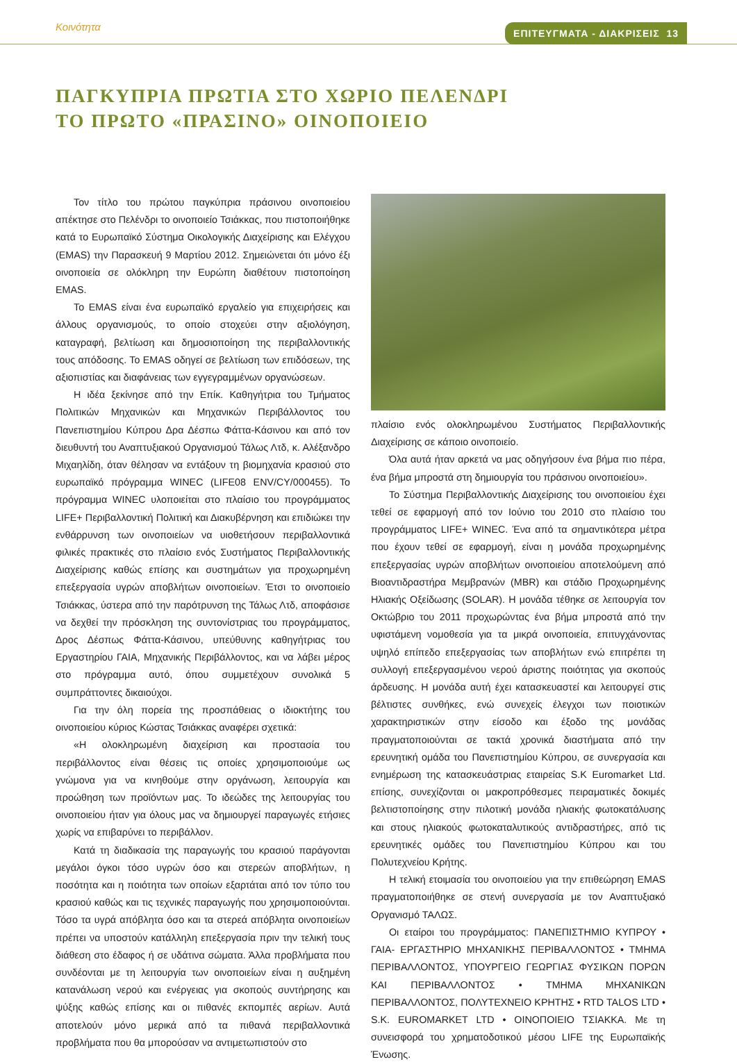Κοινότητα ΕΠΙΤΕΥΓΜΑΤΑ - ΔΙΑΚΡΙΣΕΙΣ 13
ΠΑΓΚΥΠΡΙΑ ΠΡΩΤΙΑ ΣΤΟ ΧΩΡΙΟ ΠΕΛΕΝΔΡΙ
ΤΟ ΠΡΩΤΟ «ΠΡΑΣΙΝΟ» ΟΙΝΟΠΟΙΕΙΟ
Τον τίτλο του πρώτου παγκύπρια πράσινου οινοποιείου απέκτησε στο Πελένδρι το οινοποιείο Τσιάκκας, που πιστοποιήθηκε κατά το Ευρωπαϊκό Σύστημα Οικολογικής Διαχείρισης και Ελέγχου (EMAS) την Παρασκευή 9 Μαρτίου 2012. Σημειώνεται ότι μόνο έξι οινοποιεία σε ολόκληρη την Ευρώπη διαθέτουν πιστοποίηση EMAS.
Το EMAS είναι ένα ευρωπαϊκό εργαλείο για επιχειρήσεις και άλλους οργανισμούς, το οποίο στοχεύει στην αξιολόγηση, καταγραφή, βελτίωση και δημοσιοποίηση της περιβαλλοντικής τους απόδοσης. Το EMAS οδηγεί σε βελτίωση των επιδόσεων, της αξιοπιστίας και διαφάνειας των εγγεγραμμένων οργανώσεων.
Η ιδέα ξεκίνησε από την Επίκ. Καθηγήτρια του Τμήματος Πολιτικών Μηχανικών και Μηχανικών Περιβάλλοντος του Πανεπιστημίου Κύπρου Δρα Δέσπω Φάττα-Κάσινου και από τον διευθυντή του Αναπτυξιακού Οργανισμού Τάλως Λτδ, κ. Αλέξανδρο Μιχαηλίδη, όταν θέλησαν να εντάξουν τη βιομηχανία κρασιού στο ευρωπαϊκό πρόγραμμα WINEC (LIFE08 ENV/CY/000455). Το πρόγραμμα WINEC υλοποιείται στο πλαίσιο του προγράμματος LIFE+ Περιβαλλοντική Πολιτική και Διακυβέρνηση και επιδιώκει την ενθάρρυνση των οινοποιείων να υιοθετήσουν περιβαλλοντικά φιλικές πρακτικές στο πλαίσιο ενός Συστήματος Περιβαλλοντικής Διαχείρισης καθώς επίσης και συστημάτων για προχωρημένη επεξεργασία υγρών αποβλήτων οινοποιείων. Έτσι το οινοποιείο Τσιάκκας, ύστερα από την παρότρυνση της Τάλως Λτδ, αποφάσισε να δεχθεί την πρόσκληση της συντονίστριας του προγράμματος, Δρος Δέσπως Φάττα-Κάσινου, υπεύθυνης καθηγήτριας του Εργαστηρίου ΓΑΙΑ, Μηχανικής Περιβάλλοντος, και να λάβει μέρος στο πρόγραμμα αυτό, όπου συμμετέχουν συνολικά 5 συμπράττοντες δικαιούχοι.
Για την όλη πορεία της προσπάθειας ο ιδιοκτήτης του οινοποιείου κύριος Κώστας Τσιάκκας αναφέρει σχετικά:
«Η ολοκληρωμένη διαχείριση και προστασία του περιβάλλοντος είναι θέσεις τις οποίες χρησιμοποιούμε ως γνώμονα για να κινηθούμε στην οργάνωση, λειτουργία και προώθηση των προϊόντων μας. Το ιδεώδες της λειτουργίας του οινοποιείου ήταν για όλους μας να δημιουργεί παραγωγές ετήσιες χωρίς να επιβαρύνει το περιβάλλον.
Κατά τη διαδικασία της παραγωγής του κρασιού παράγονται μεγάλοι όγκοι τόσο υγρών όσο και στερεών αποβλήτων, η ποσότητα και η ποιότητα των οποίων εξαρτάται από τον τύπο του κρασιού καθώς και τις τεχνικές παραγωγής που χρησιμοποιούνται. Τόσο τα υγρά απόβλητα όσο και τα στερεά απόβλητα οινοποιείων πρέπει να υποστούν κατάλληλη επεξεργασία πριν την τελική τους διάθεση στο έδαφος ή σε υδάτινα σώματα. Άλλα προβλήματα που συνδέονται με τη λειτουργία των οινοποιείων είναι η αυξημένη κατανάλωση νερού και ενέργειας για σκοπούς συντήρησης και ψύξης καθώς επίσης και οι πιθανές εκπομπές αερίων. Αυτά αποτελούν μόνο μερικά από τα πιθανά περιβαλλοντικά προβλήματα που θα μπορούσαν να αντιμετωπιστούν στο
πλαίσιο ενός ολοκληρωμένου Συστήματος Περιβαλλοντικής Διαχείρισης σε κάποιο οινοποιείο.
Όλα αυτά ήταν αρκετά να μας οδηγήσουν ένα βήμα πιο πέρα, ένα βήμα μπροστά στη δημιουργία του πράσινου οινοποιείου».
Το Σύστημα Περιβαλλοντικής Διαχείρισης του οινοποιείου έχει τεθεί σε εφαρμογή από τον Ιούνιο του 2010 στο πλαίσιο του προγράμματος LIFE+ WINEC. Ένα από τα σημαντικότερα μέτρα που έχουν τεθεί σε εφαρμογή, είναι η μονάδα προχωρημένης επεξεργασίας υγρών αποβλήτων οινοποιείου αποτελούμενη από Βιοαντιδραστήρα Μεμβρανών (MBR) και στάδιο Προχωρημένης Ηλιακής Οξείδωσης (SOLAR). Η μονάδα τέθηκε σε λειτουργία τον Οκτώβριο του 2011 προχωρώντας ένα βήμα μπροστά από την υφιστάμενη νομοθεσία για τα μικρά οινοποιεία, επιτυγχάνοντας υψηλό επίπεδο επεξεργασίας των αποβλήτων ενώ επιτρέπει τη συλλογή επεξεργασμένου νερού άριστης ποιότητας για σκοπούς άρδευσης. Η μονάδα αυτή έχει κατασκευαστεί και λειτουργεί στις βέλτιστες συνθήκες, ενώ συνεχείς έλεγχοι των ποιοτικών χαρακτηριστικών στην είσοδο και έξοδο της μονάδας πραγματοποιούνται σε τακτά χρονικά διαστήματα από την ερευνητική ομάδα του Πανεπιστημίου Κύπρου, σε συνεργασία και ενημέρωση της κατασκευάστριας εταιρείας S.K Euromarket Ltd. επίσης, συνεχίζονται οι μακροπρόθεσμες πειραματικές δοκιμές βελτιστοποίησης στην πιλοτική μονάδα ηλιακής φωτοκατάλυσης και στους ηλιακούς φωτοκαταλυτικούς αντιδραστήρες, από τις ερευνητικές ομάδες του Πανεπιστημίου Κύπρου και του Πολυτεχνείου Κρήτης.
Η τελική ετοιμασία του οινοποιείου για την επιθεώρηση EMAS πραγματοποιήθηκε σε στενή συνεργασία με τον Αναπτυξιακό Οργανισμό ΤΑΛΩΣ.
Οι εταίροι του προγράμματος: ΠΑΝΕΠΙΣΤΗΜΙΟ ΚΥΠΡΟΥ • ΓΑΙΑ- ΕΡΓΑΣΤΗΡΙΟ ΜΗΧΑΝΙΚΗΣ ΠΕΡΙΒΑΛΛΟΝΤΟΣ • ΤΜΗΜΑ ΠΕΡΙΒΑΛΛΟΝΤΟΣ, ΥΠΟΥΡΓΕΙΟ ΓΕΩΡΓΙΑΣ ΦΥΣΙΚΩΝ ΠΟΡΩΝ ΚΑΙ ΠΕΡΙΒΑΛΛΟΝΤΟΣ • ΤΜΗΜΑ ΜΗΧΑΝΙΚΩΝ ΠΕΡΙΒΑΛΛΟΝΤΟΣ, ΠΟΛΥΤΕΧΝΕΙΟ ΚΡΗΤΗΣ • RTD TALOS LTD • S.K. EUROMARKET LTD • ΟΙΝΟΠΟΙΕΙΟ ΤΣΙΑΚΚΑ. Με τη συνεισφορά του χρηματοδοτικού μέσου LIFE της Ευρωπαϊκής Ένωσης.